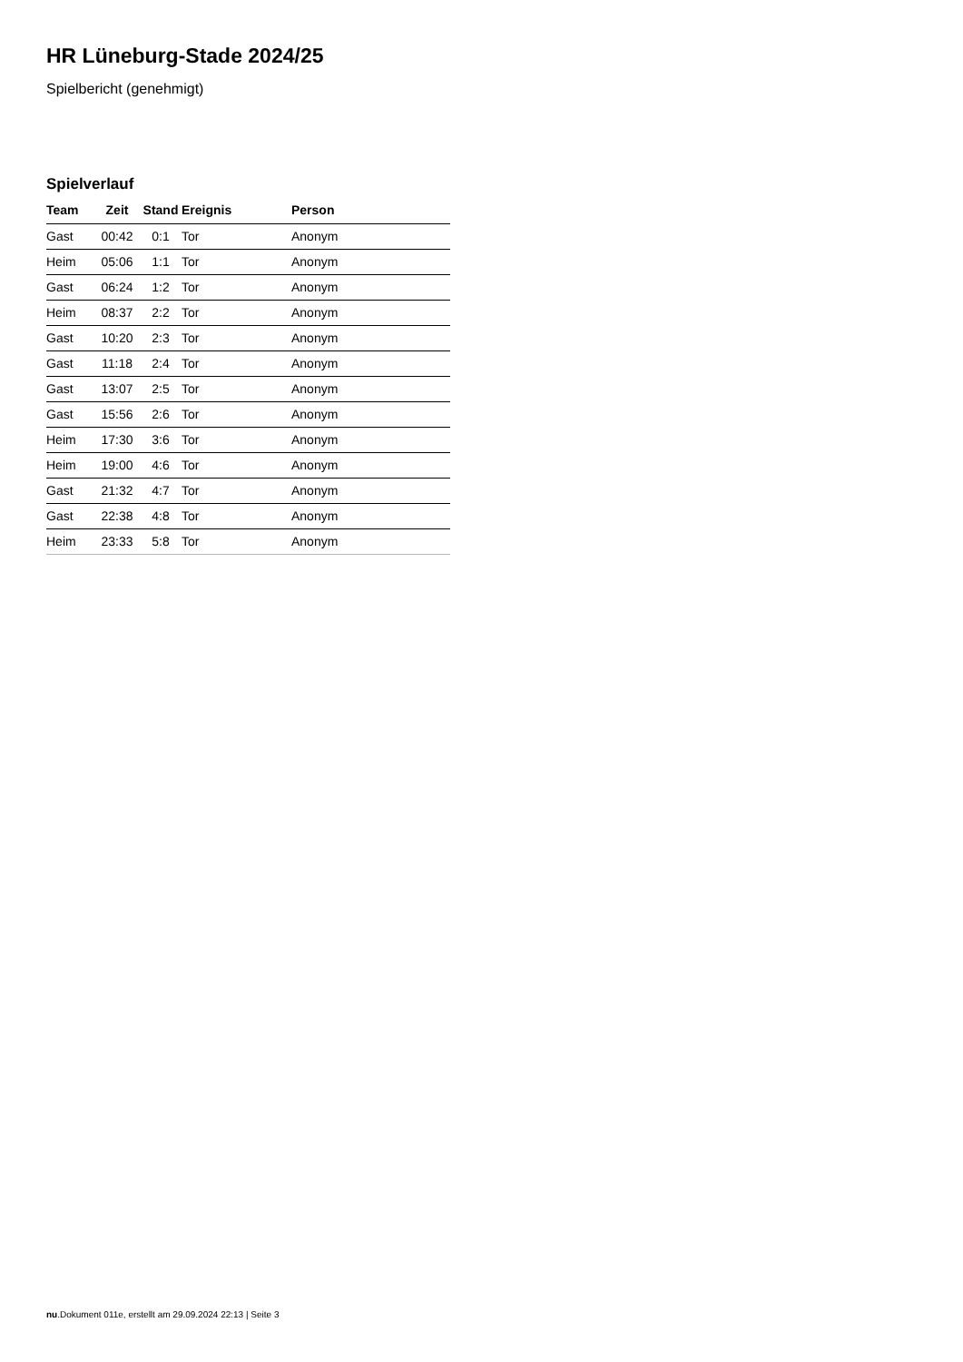HR Lüneburg-Stade 2024/25
Spielbericht (genehmigt)
Spielverlauf
| Team | Zeit | Stand | Ereignis | Person |
| --- | --- | --- | --- | --- |
| Gast | 00:42 | 0:1 | Tor | Anonym |
| Heim | 05:06 | 1:1 | Tor | Anonym |
| Gast | 06:24 | 1:2 | Tor | Anonym |
| Heim | 08:37 | 2:2 | Tor | Anonym |
| Gast | 10:20 | 2:3 | Tor | Anonym |
| Gast | 11:18 | 2:4 | Tor | Anonym |
| Gast | 13:07 | 2:5 | Tor | Anonym |
| Gast | 15:56 | 2:6 | Tor | Anonym |
| Heim | 17:30 | 3:6 | Tor | Anonym |
| Heim | 19:00 | 4:6 | Tor | Anonym |
| Gast | 21:32 | 4:7 | Tor | Anonym |
| Gast | 22:38 | 4:8 | Tor | Anonym |
| Heim | 23:33 | 5:8 | Tor | Anonym |
nu.Dokument 011e, erstellt am 29.09.2024 22:13 | Seite 3